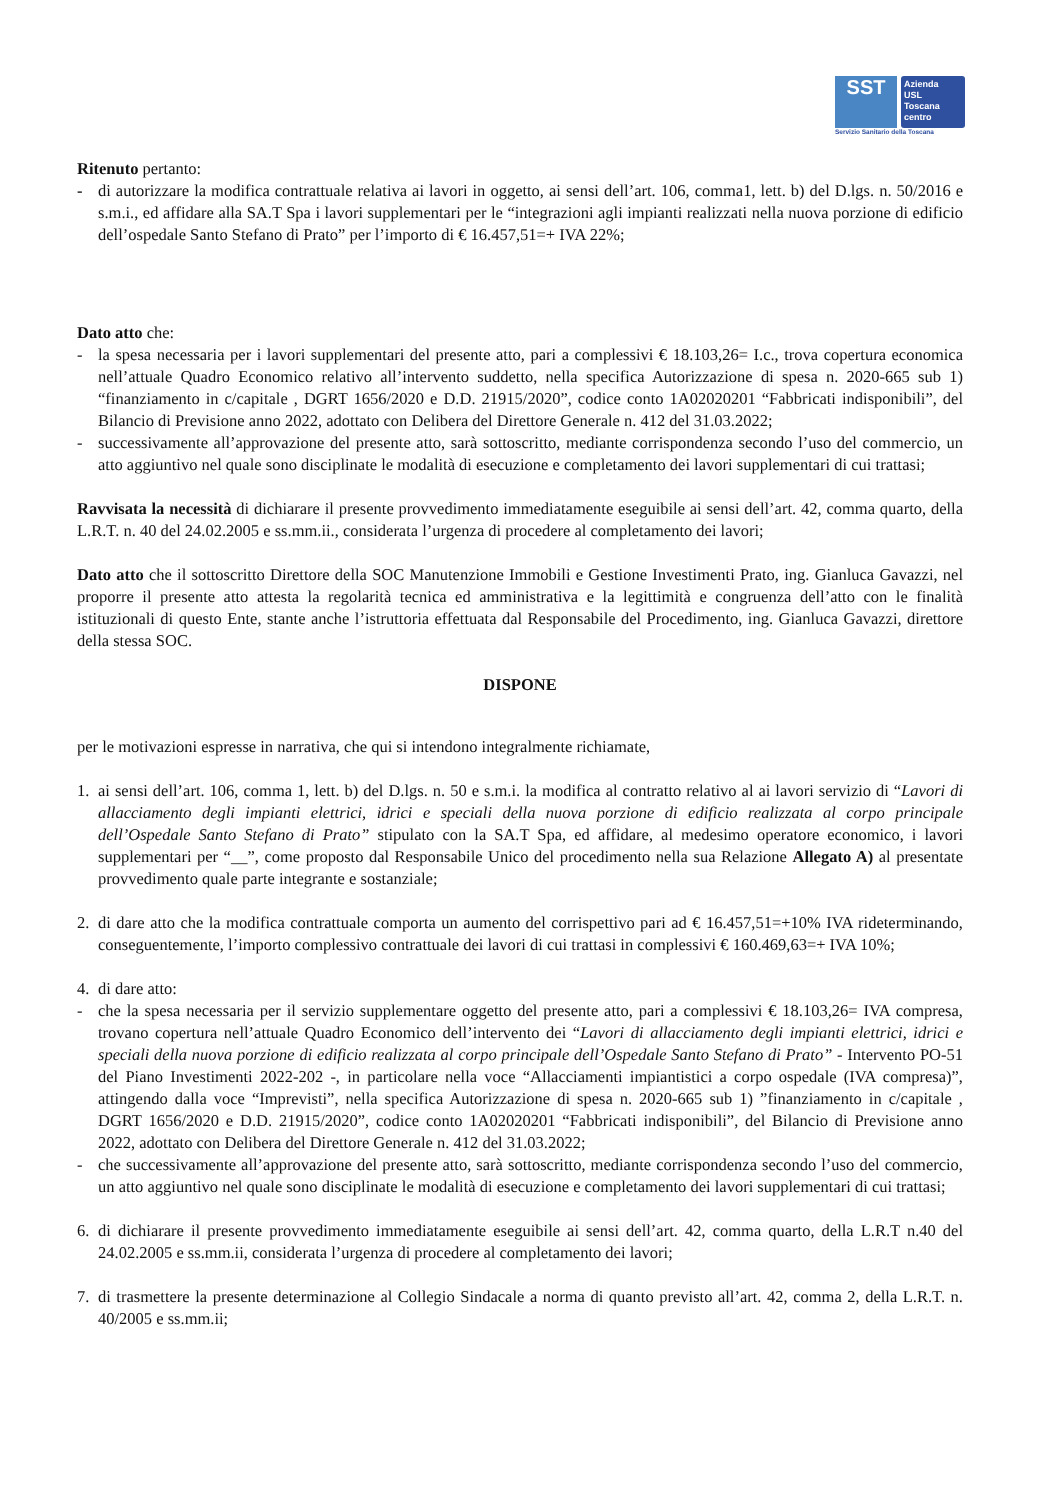SST
Azienda
USL
Toscana
centro
Servizio Sanitario della Toscana
Ritenuto pertanto:
- di autorizzare la modifica contrattuale relativa ai lavori in oggetto, ai sensi dell’art. 106, comma1, lett. b) del D.lgs. n. 50/2016 e s.m.i., ed affidare alla SA.T Spa i lavori supplementari per le “integrazioni agli impianti realizzati nella nuova porzione di edificio dell’ospedale Santo Stefano di Prato” per l’importo di € 16.457,51=+ IVA 22%;
Dato atto che:
- la spesa necessaria per i lavori supplementari del presente atto, pari a complessivi € 18.103,26= I.c., trova copertura economica nell’attuale Quadro Economico relativo all’intervento suddetto, nella specifica Autorizzazione di spesa n. 2020-665 sub 1) “finanziamento in c/capitale , DGRT 1656/2020 e D.D. 21915/2020”, codice conto 1A02020201 “Fabbricati indisponibili”, del Bilancio di Previsione anno 2022, adottato con Delibera del Direttore Generale n. 412 del 31.03.2022;
- successivamente all’approvazione del presente atto, sarà sottoscritto, mediante corrispondenza secondo l’uso del commercio, un atto aggiuntivo nel quale sono disciplinate le modalità di esecuzione e completamento dei lavori supplementari di cui trattasi;
Ravvisata la necessità di dichiarare il presente provvedimento immediatamente eseguibile ai sensi dell’art. 42, comma quarto, della L.R.T. n. 40 del 24.02.2005 e ss.mm.ii., considerata l’urgenza di procedere al completamento dei lavori;
Dato atto che il sottoscritto Direttore della SOC Manutenzione Immobili e Gestione Investimenti Prato, ing. Gianluca Gavazzi, nel proporre il presente atto attesta la regolarità tecnica ed amministrativa e la legittimità e congruenza dell’atto con le finalità istituzionali di questo Ente, stante anche l’istruttoria effettuata dal Responsabile del Procedimento, ing. Gianluca Gavazzi, direttore della stessa SOC.
DISPONE
per le motivazioni espresse in narrativa, che qui si intendono integralmente richiamate,
1. ai sensi dell’art. 106, comma 1, lett. b) del D.lgs. n. 50 e s.m.i. la modifica al contratto relativo al ai lavori servizio di “Lavori di allacciamento degli impianti elettrici, idrici e speciali della nuova porzione di edificio realizzata al corpo principale dell’Ospedale Santo Stefano di Prato” stipulato con la SA.T Spa, ed affidare, al medesimo operatore economico, i lavori supplementari per “__”, come proposto dal Responsabile Unico del procedimento nella sua Relazione Allegato A) al presentate provvedimento quale parte integrante e sostanziale;
2. di dare atto che la modifica contrattuale comporta un aumento del corrispettivo pari ad € 16.457,51=+10% IVA rideterminando, conseguentemente, l’importo complessivo contrattuale dei lavori di cui trattasi in complessivi € 160.469,63=+ IVA 10%;
4. di dare atto:
- che la spesa necessaria per il servizio supplementare oggetto del presente atto, pari a complessivi € 18.103,26= IVA compresa, trovano copertura nell’attuale Quadro Economico dell’intervento dei “Lavori di allacciamento degli impianti elettrici, idrici e speciali della nuova porzione di edificio realizzata al corpo principale dell’Ospedale Santo Stefano di Prato” - Intervento PO-51 del Piano Investimenti 2022-202 -, in particolare nella voce “Allacciamenti impiantistici a corpo ospedale (IVA compresa)”, attingendo dalla voce “Imprevisti”, nella specifica Autorizzazione di spesa n. 2020-665 sub 1) ”finanziamento in c/capitale , DGRT 1656/2020 e D.D. 21915/2020”, codice conto 1A02020201 “Fabbricati indisponibili”, del Bilancio di Previsione anno 2022, adottato con Delibera del Direttore Generale n. 412 del 31.03.2022;
- che successivamente all’approvazione del presente atto, sarà sottoscritto, mediante corrispondenza secondo l’uso del commercio, un atto aggiuntivo nel quale sono disciplinate le modalità di esecuzione e completamento dei lavori supplementari di cui trattasi;
6. di dichiarare il presente provvedimento immediatamente eseguibile ai sensi dell’art. 42, comma quarto, della L.R.T n.40 del 24.02.2005 e ss.mm.ii, considerata l’urgenza di procedere al completamento dei lavori;
7. di trasmettere la presente determinazione al Collegio Sindacale a norma di quanto previsto all’art. 42, comma 2, della L.R.T. n. 40/2005 e ss.mm.ii;